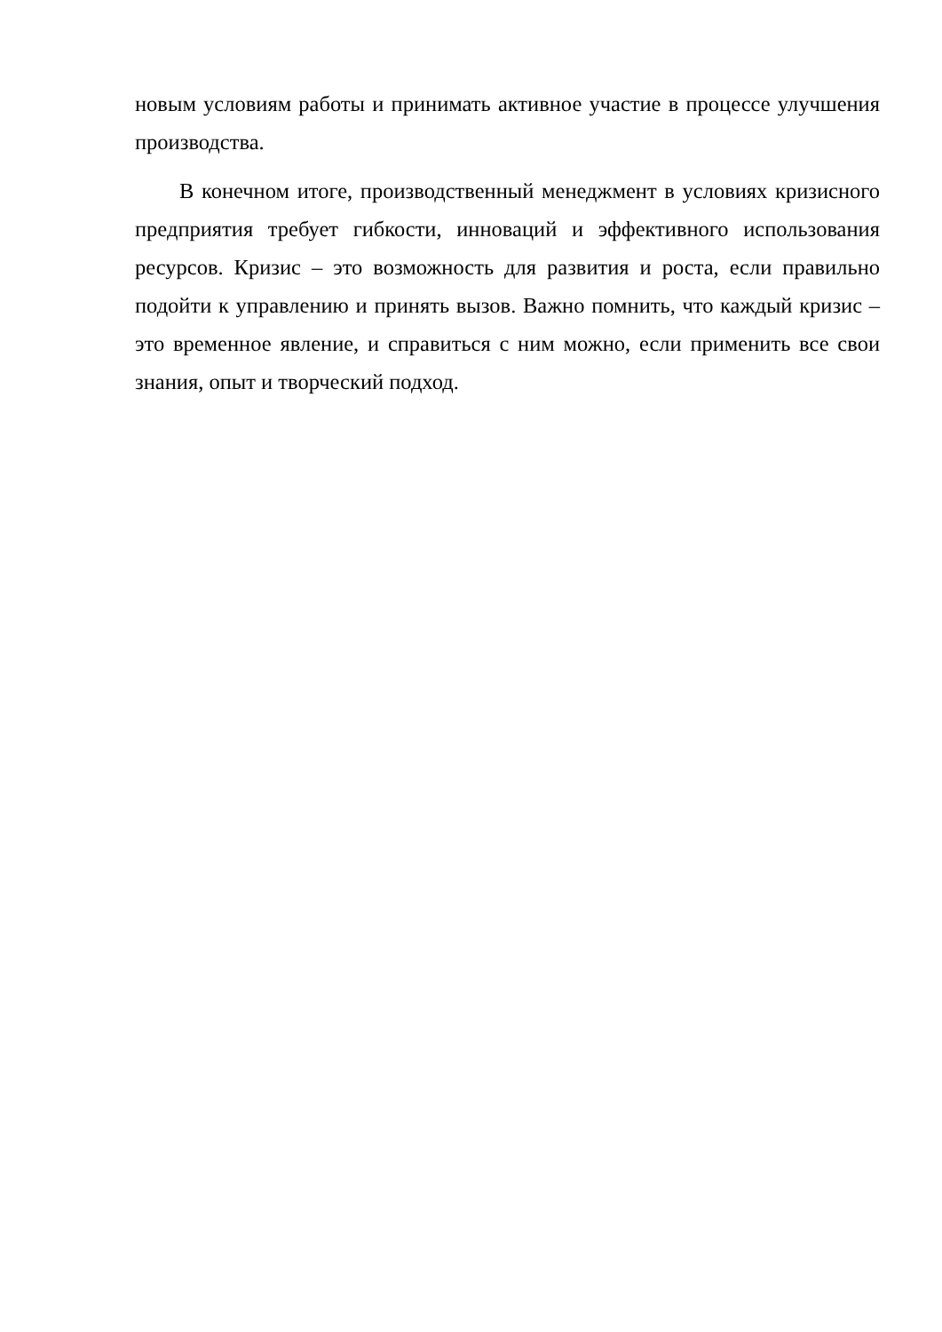новым условиям работы и принимать активное участие в процессе улучшения производства.
В конечном итоге, производственный менеджмент в условиях кризисного предприятия требует гибкости, инноваций и эффективного использования ресурсов. Кризис – это возможность для развития и роста, если правильно подойти к управлению и принять вызов. Важно помнить, что каждый кризис – это временное явление, и справиться с ним можно, если применить все свои знания, опыт и творческий подход.